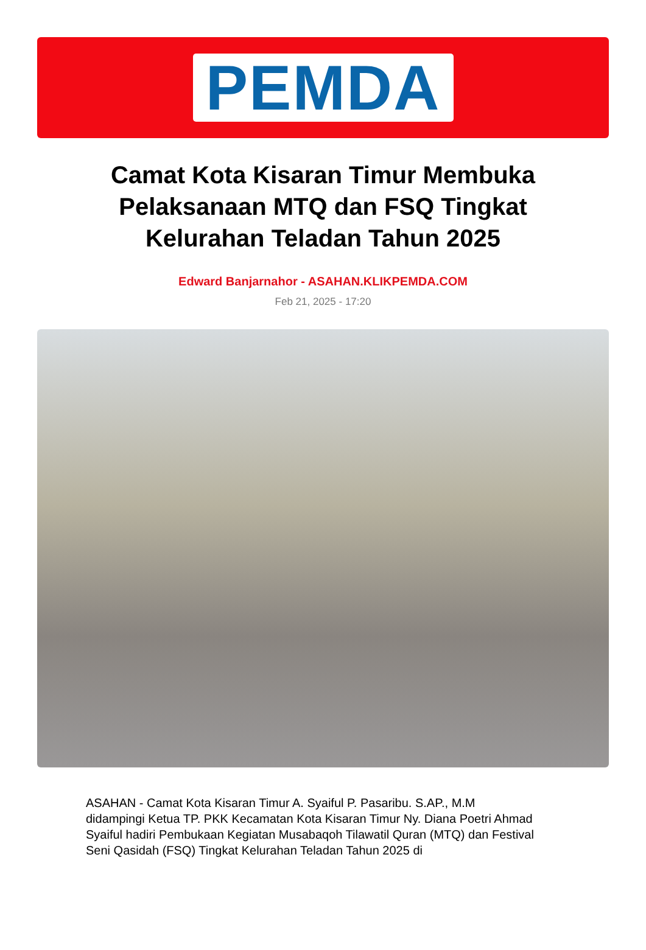PEMDA
Camat Kota Kisaran Timur Membuka Pelaksanaan MTQ dan FSQ Tingkat Kelurahan Teladan Tahun 2025
Edward Banjarnahor - ASAHAN.KLIKPEMDA.COM
Feb 21, 2025 - 17:20
ASAHAN - Camat Kota Kisaran Timur A. Syaiful P. Pasaribu. S.AP., M.M didampingi Ketua TP. PKK Kecamatan Kota Kisaran Timur Ny. Diana Poetri Ahmad Syaiful hadiri Pembukaan Kegiatan Musabaqoh Tilawatil Quran (MTQ) dan Festival Seni Qasidah (FSQ) Tingkat Kelurahan Teladan Tahun 2025 di